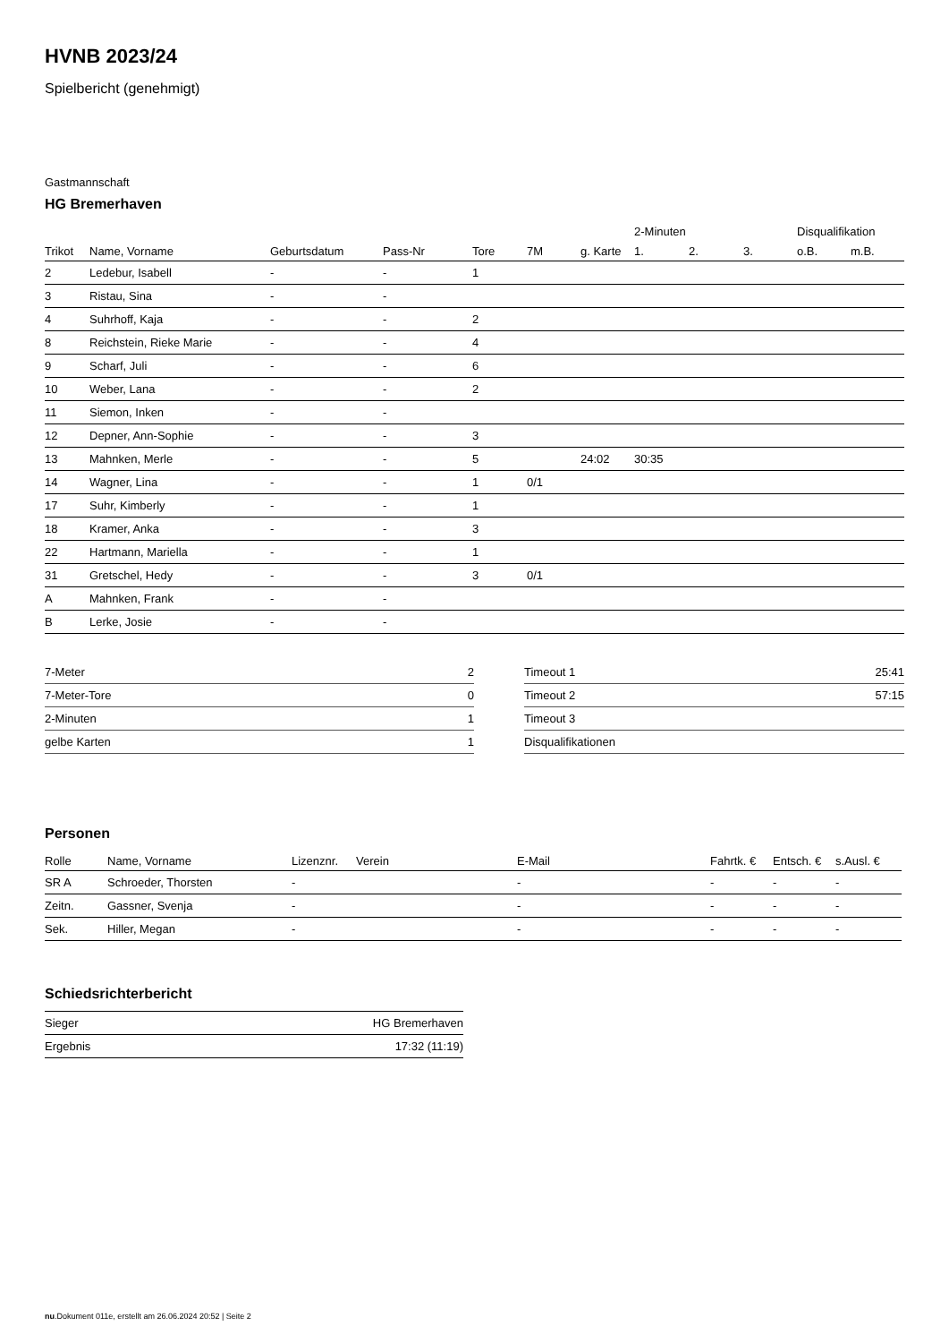HVNB 2023/24
Spielbericht (genehmigt)
Gastmannschaft
HG Bremerhaven
| | | | | | | | 2-Minuten | | | Disqualifikation | |
| --- | --- | --- | --- | --- | --- | --- | --- | --- | --- | --- | --- |
| Trikot | Name, Vorname | Geburtsdatum | Pass-Nr | Tore | 7M | g. Karte | 1. | 2. | 3. | o.B. | m.B. |
| 2 | Ledebur, Isabell | - | - | 1 | | | | | | | |
| 3 | Ristau, Sina | - | - | | | | | | | | |
| 4 | Suhrhoff, Kaja | - | - | 2 | | | | | | | |
| 8 | Reichstein, Rieke Marie | - | - | 4 | | | | | | | |
| 9 | Scharf, Juli | - | - | 6 | | | | | | | |
| 10 | Weber, Lana | - | - | 2 | | | | | | | |
| 11 | Siemon, Inken | - | - | | | | | | | | |
| 12 | Depner, Ann-Sophie | - | - | 3 | | | | | | | |
| 13 | Mahnken, Merle | - | - | 5 | | 24:02 | 30:35 | | | | |
| 14 | Wagner, Lina | - | - | 1 | 0/1 | | | | | | |
| 17 | Suhr, Kimberly | - | - | 1 | | | | | | | |
| 18 | Kramer, Anka | - | - | 3 | | | | | | | |
| 22 | Hartmann, Mariella | - | - | 1 | | | | | | | |
| 31 | Gretschel, Hedy | - | - | 3 | 0/1 | | | | | | |
| A | Mahnken, Frank | - | - | | | | | | | | |
| B | Lerke, Josie | - | - | | | | | | | | |
| 7-Meter | 2 |
| 7-Meter-Tore | 0 |
| 2-Minuten | 1 |
| gelbe Karten | 1 |
| Timeout 1 | 25:41 |
| Timeout 2 | 57:15 |
| Timeout 3 | |
| Disqualifikationen | |
Personen
| Rolle | Name, Vorname | Lizenznr. | Verein | E-Mail | Fahrtk. € | Entsch. € | s.Ausl. € |
| --- | --- | --- | --- | --- | --- | --- | --- |
| SR A | Schroeder, Thorsten | - | | - | - | - | - |
| Zeitn. | Gassner, Svenja | - | | - | - | - | - |
| Sek. | Hiller, Megan | - | | - | - | - | - |
Schiedsrichterbericht
| Sieger | HG Bremerhaven |
| Ergebnis | 17:32 (11:19) |
nu.Dokument 011e, erstellt am 26.06.2024 20:52 | Seite 2